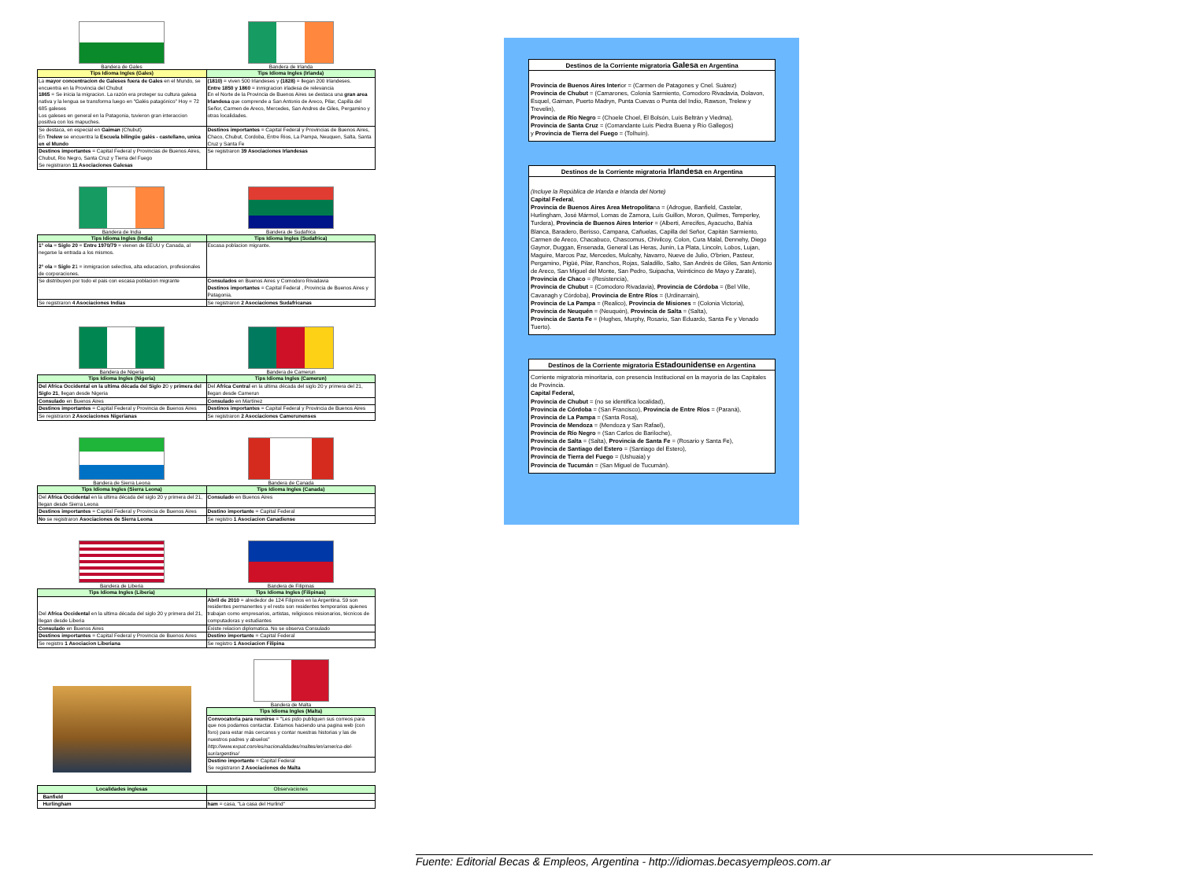Bandera de Gales Bandera de Irlanda
| Tips Idioma Ingles (Gales) | Tips Idioma Ingles (Irlanda) |
| --- | --- |
| La mayor concentracion de Galeses fuera de Gales en el Mundo, se encuentra en la Provincia del Chubut 1865 = Se inicia la migracion. La razón era proteger su cultura galesa nativa y la lengua se transforma luego en "Galés patagónico" Hoy = 72 685 galeses Los galeses en general en la Patagonia, tuvieron gran interaccion positiva con los mapuches. | (1810) = viven 500 Irlandeses y (1828) = llegan 200 Irlandeses. Entre 1850 y 1860 = inmigracion irladesa de relevancia En el Norte de la Provincia de Buenos Aires se destaca una gran area Irlandesa que comprende a San Antonio de Areco, Pilar, Capilla del Señor, Carmen de Areco, Mercedes, San Andres de Giles, Pergamino y otras localidades. |
| Se destaca, en especial en Gaiman (Chubut) En Trelew se encuentra la Escuela bilingüe galés - castellano, unica en el Mundo | Destinos importantes = Capital Federal y Provincias de Buenos Aires, Chaco, Chubut, Cordoba, Entre Rios, La Pampa, Neuquen, Salta, Santa Cruz y Santa Fe |
| Destinos importantes = Capital Federal y Provincias de Buenos Aires, Chubut, Rio Negro, Santa Cruz y Tierra del Fuego Se registraron 11 Asociaciones Galesas | Se registraron 39 Asociaciones Irlandesas |
Bandera de India Bandera de Sudafrica
| Tips Idioma Ingles (India) | Tips Idioma Ingles (Sudafrica) |
| --- | --- |
| 1° ola = Siglo 20 = Entre 1970/79 = vienen de EEUU y Canada, al negarse la entrada a los mismos. 2° ola = Siglo 2 1 = inmigracion selectiva, alta educacion, profesionales de corporaciones. | Escasa poblacion migrante. |
| Se distribuyen por todo el pais con escasa poblacion migrante | Consulados en Buenos Aires y Comodoro Rivadavia Destinos importantes = Capital Federal , Provincia de Buenos Aires y Patagonia. |
| Se registraron 4 Asociaciones Indias | Se registraron 2 Asociaciones Sudafricanas |
Bandera de Nigeria Bandera de Camerun
| Tips Idioma Ingles (Nigeria) | Tips Idioma Ingles (Camerun) |
| --- | --- |
| Del Africa Occidental en la ultima década del Siglo 2 0 y primera del Siglo 21 , llegan desde Nigeria | Del Africa Central en la ultima década del siglo 20 y primera del 21, llegan desde Camerun |
| Consulado en Buenos Aires | Consulado en Martínez |
| Destinos importantes = Capital Federal y Provincia de Buenos Aires | Destinos importantes = Capital Federal y Provincia de Buenos Aires |
| Se registraron 2 Asociaciones Nigerianas | Se registraron 2 Asociaciones Camerunenses |
Bandera de Sierra Leona Bandera de Canada
| Tips Idioma Ingles (Sierra Leona) | Tips Idioma Ingles (Canada) |
| --- | --- |
| Del Africa Occidental en la ultima década del siglo 20 y primera del 21, llegan desde Sierra Leona | Consulado en Buenos Aires |
| Destinos importantes = Capital Federal y Provincia de Buenos Aires | Destino importante = Capital Federal |
| No se registraron Asociaciones de Sierra Leona | Se registro 1 Asociacion Canadiense |
Bandera de Liberia Bandera de Filipinas
| Tips Idioma Ingles (Liberia) | Tips Idioma Ingles (Filipinas) |
| --- | --- |
| Del Africa Occidental en la ultima década del siglo 20 y primera del 21, llegan desde Liberia | Abril de 2010 = alrededor de 124 Filipinos en la Argentina. 59 son residentes permanentes y el resto son residentes temporarios quienes trabajan como empresarios, artistas, religiosos misionarios, técnicos de computadoras y estudiantes |
| Consulado en Buenos Aires | Existe relacion diplomatica. No se observa Consulado |
| Destinos importantes = Capital Federal y Provincia de Buenos Aires | Destino importante = Capital Federal |
| Se registro 1 Asociacion Liberiana | Se registro 1 Asociacion Filipina |
Bandera de Malta
| Tips Idioma Ingles (Malta) |
| --- |
| Convocatoria para reunirse = "Les pido publiquen sus correos para que nos podamos contactar. Estamos haciendo una pagina web (con foro) para estar más cercanos y contar nuestras historias y las de nuestros padres y abuelos" http://www.expat.com/es/nacionalidades/maltes/en/america-del-sur/argentina/ |
| Destino importante = Capital Federal Se registraron 2 Asociaciones de Malta |
| Localidades inglesas | Observaciones |
| --- | --- |
| Banfield | |
| Hurlingham | ham = casa, "La casa del Hurlind" |
Destinos de la Corriente migratoria Galesa en Argentina
Provincia de Buenos Aires Interior = (Carmen de Patagones y Cnel. Suárez)
Provincia de Chubut = (Camarones, Colonia Sarmiento, Comodoro Rivadavia, Dolavon, Esquel, Gaiman, Puerto Madryn, Punta Cuevas o Punta del Indio, Rawson, Trelew y Trevelin),
Provincia de Río Negro = (Choele Choel, El Bolsón, Luís Beltrán y Viedma),
Provincia de Santa Cruz = (Comandante Luís Piedra Buena y Río Gallegos)
y Provincia de Tierra del Fuego = (Tolhuín).
Destinos de la Corriente migratoria Irlandesa en Argentina
(Incluye la República de Irlanda e Irlanda del Norte)
Capital Federal,
Provincia de Buenos Aires Area Metropolitana = (Adrogue, Banfield, Castelar, Hurlingham, José Mármol, Lomas de Zamora, Luís Guillon, Moron, Quilmes, Temperley,
Turdera), Provincia de Buenos Aires Interior = (Alberti, Arrecifes, Ayacucho, Bahía Blanca, Baradero, Berisso, Campana, Cañuelas, Capilla del Señor, Capitán Sarmiento, Carmen de Areco, Chacabuco, Chascomus, Chivilcoy, Colon, Cura Malal, Dennehy, Diego Gaynor, Duggan, Ensenada, General Las Heras, Junín, La Plata, Lincoln, Lobos, Lujan, Maguire, Marcos Paz, Mercedes, Mulcahy, Navarro, Nueve de Julio, O'brien, Pasteur, Pergamino, Pigüé, Pilar, Ranchos, Rojas, Saladillo, Salto, San Andrés de Giles, San Antonio de Areco, San Miguel del Monte, San Pedro, Suipacha, Veinticinco de Mayo y Zarate), Provincia de Chaco = (Resistencia),
Provincia de Chubut = (Comodoro Rivadavia), Provincia de Córdoba = (Bel Ville, Cavanagh y Córdoba), Provincia de Entre Ríos = (Urdinarrain),
Provincia de La Pampa = (Realico), Provincia de Misiones = (Colonia Victoria),
Provincia de Neuquén = (Neuquén), Provincia de Salta = (Salta),
Provincia de Santa Fe = (Hughes, Murphy, Rosario, San Eduardo, Santa Fe y Venado Tuerto).
Destinos de la Corriente migratoria Estadounidense en Argentina
Corriente migratoria minoritaria, con presencia Institucional en la mayoría de las Capitales de Provincia.
Capital Federal,
Provincia de Chubut = (no se identifica localidad),
Provincia de Córdoba = (San Francisco), Provincia de Entre Ríos = (Paraná),
Provincia de La Pampa = (Santa Rosa),
Provincia de Mendoza = (Mendoza y San Rafael),
Provincia de Río Negro = (San Carlos de Bariloche),
Provincia de Salta = (Salta), Provincia de Santa Fe = (Rosario y Santa Fe),
Provincia de Santiago del Estero = (Santiago del Estero),
Provincia de Tierra del Fuego = (Ushuaia) y
Provincia de Tucumán = (San Miguel de Tucumán).
Fuente: Editorial Becas & Empleos, Argentina - http://idiomas.becasyempleos.com.ar